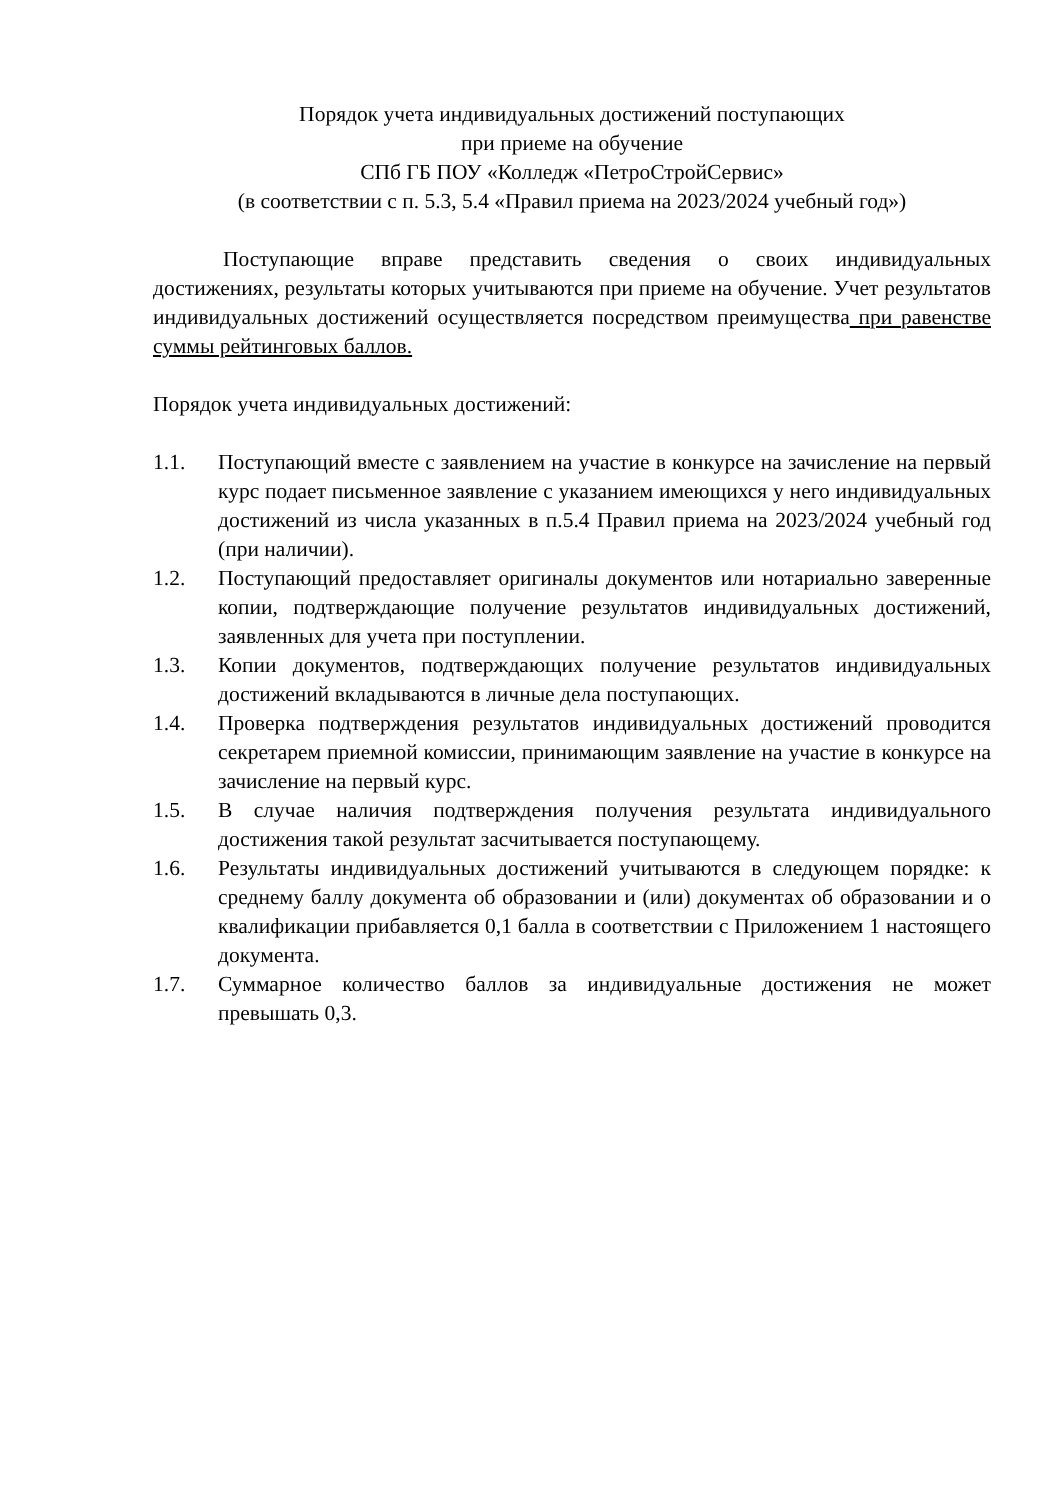Порядок учета индивидуальных достижений поступающих
при приеме на обучение
СПб ГБ ПОУ «Колледж «ПетроСтройСервис»
(в соответствии с п. 5.3, 5.4 «Правил приема на 2023/2024 учебный год»)
Поступающие вправе представить сведения о своих индивидуальных достижениях, результаты которых учитываются при приеме на обучение. Учет результатов индивидуальных достижений осуществляется посредством преимущества при равенстве суммы рейтинговых баллов.
Порядок учета индивидуальных достижений:
1.1. Поступающий вместе с заявлением на участие в конкурсе на зачисление на первый курс подает письменное заявление с указанием имеющихся у него индивидуальных достижений из числа указанных в п.5.4 Правил приема на 2023/2024 учебный год (при наличии).
1.2. Поступающий предоставляет оригиналы документов или нотариально заверенные копии, подтверждающие получение результатов индивидуальных достижений, заявленных для учета при поступлении.
1.3. Копии документов, подтверждающих получение результатов индивидуальных достижений вкладываются в личные дела поступающих.
1.4. Проверка подтверждения результатов индивидуальных достижений проводится секретарем приемной комиссии, принимающим заявление на участие в конкурсе на зачисление на первый курс.
1.5. В случае наличия подтверждения получения результата индивидуального достижения такой результат засчитывается поступающему.
1.6. Результаты индивидуальных достижений учитываются в следующем порядке: к среднему баллу документа об образовании и (или) документах об образовании и о квалификации прибавляется 0,1 балла в соответствии с Приложением 1 настоящего документа.
1.7. Суммарное количество баллов за индивидуальные достижения не может превышать 0,3.